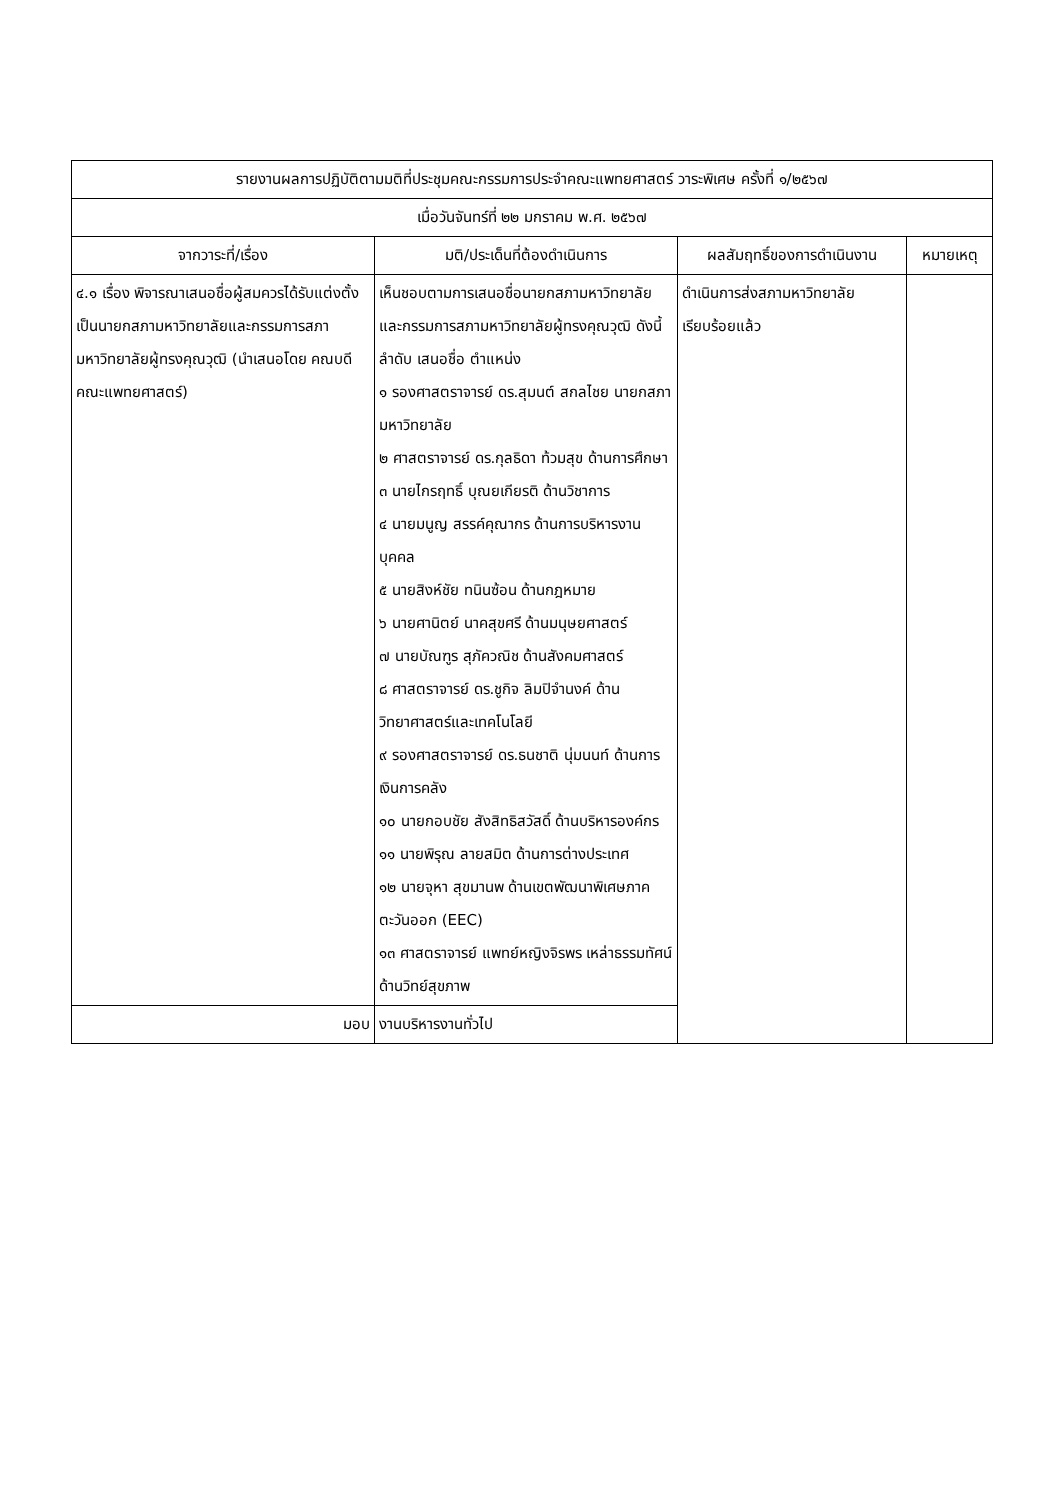| รายงานผลการปฏิบัติตามมติที่ประชุมคณะกรรมการประจำคณะแพทยศาสตร์ วาระพิเศษ ครั้งที่ ๑/๒๕๖๗ | | | |
| --- | --- | --- | --- |
| เมื่อวันจันทร์ที่ ๒๒ มกราคม พ.ศ. ๒๕๖๗ | | | |
| จากวาระที่/เรื่อง | มติ/ประเด็นที่ต้องดำเนินการ | ผลสัมฤทธิ์ของการดำเนินงาน | หมายเหตุ |
| ๔.๑ เรื่อง พิจารณาเสนอชื่อผู้สมควรได้รับแต่งตั้งเป็นนายกสภามหาวิทยาลัยและกรรมการสภามหาวิทยาลัยผู้ทรงคุณวุฒิ (นำเสนอโดย คณบดีคณะแพทยศาสตร์) | เห็นชอบตามการเสนอชื่อนายกสภามหาวิทยาลัย และกรรมการสภามหาวิทยาลัยผู้ทรงคุณวุฒิ ดังนี้ ลำดับ เสนอชื่อ ตำแหน่ง ๑ รองศาสตราจารย์ ดร.สุมนต์ สกลไชย นายกสภามหาวิทยาลัย ๒ ศาสตราจารย์ ดร.กุลธิดา ท้วมสุข ด้านการศึกษา ๓ นายไกรฤทธิ์ บุณยเกียรติ ด้านวิชาการ ๔ นายมนูญ สรรค์คุณากร ด้านการบริหารงานบุคคล ๕ นายสิงห์ชัย ทนินซ้อน ด้านกฎหมาย ๖ นายศานิตย์ นาคสุขศรี ด้านมนุษยศาสตร์ ๗ นายบัณฑูร สุภัควณิช ด้านสังคมศาสตร์ ๘ ศาสตราจารย์ ดร.ชูกิจ ลิมปิจำนงค์ ด้านวิทยาศาสตร์และเทคโนโลยี ๙ รองศาสตราจารย์ ดร.ธนชาติ นุ่มนนท์ ด้านการเงินการคลัง ๑๐ นายกอบชัย สังสิทธิสวัสดิ์ ด้านบริหารองค์กร ๑๑ นายพิรุณ ลายสมิต ด้านการต่างประเทศ ๑๒ นายจุหา สุขมานพ ด้านเขตพัฒนาพิเศษภาคตะวันออก (EEC) ๑๓ ศาสตราจารย์ แพทย์หญิงจิรพร เหล่าธรรมทัศน์ ด้านวิทย์สุขภาพ | ดำเนินการส่งสภามหาวิทยาลัยเรียบร้อยแล้ว | |
| มอบ | งานบริหารงานทั่วไป | | |